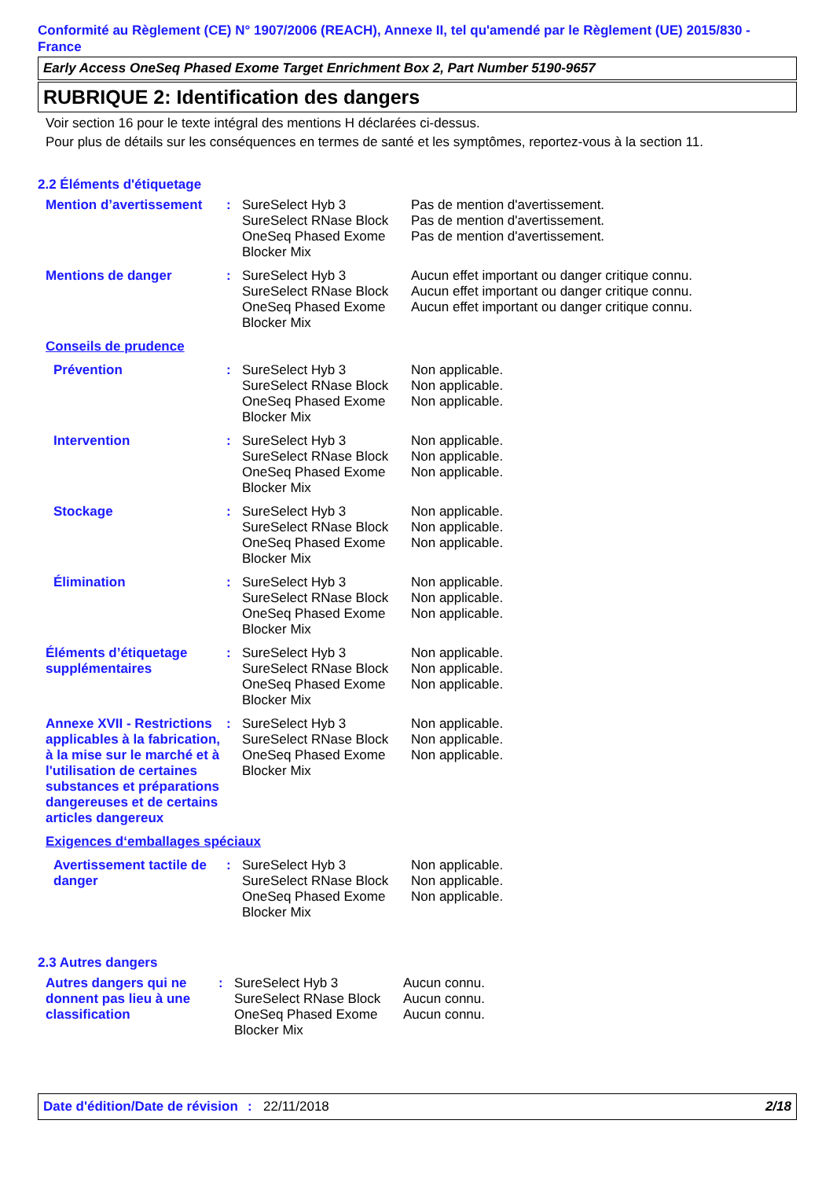Conformité au Règlement (CE) N° 1907/2006 (REACH), Annexe II, tel qu'amendé par le Règlement (UE) 2015/830 - France
Early Access OneSeq Phased Exome Target Enrichment Box 2, Part Number 5190-9657
RUBRIQUE 2: Identification des dangers
Voir section 16 pour le texte intégral des mentions H déclarées ci-dessus.
Pour plus de détails sur les conséquences en termes de santé et les symptômes, reportez-vous à la section 11.
2.2 Éléments d'étiquetage
| Mention d’avertissement | : | SureSelect Hyb 3 SureSelect RNase Block OneSeq Phased Exome Blocker Mix | Pas de mention d'avertissement. Pas de mention d'avertissement. Pas de mention d'avertissement. |
| Mentions de danger | : | SureSelect Hyb 3 SureSelect RNase Block OneSeq Phased Exome Blocker Mix | Aucun effet important ou danger critique connu. Aucun effet important ou danger critique connu. Aucun effet important ou danger critique connu. |
| Conseils de prudence | | | |
| Prévention | : | SureSelect Hyb 3 SureSelect RNase Block OneSeq Phased Exome Blocker Mix | Non applicable. Non applicable. Non applicable. |
| Intervention | : | SureSelect Hyb 3 SureSelect RNase Block OneSeq Phased Exome Blocker Mix | Non applicable. Non applicable. Non applicable. |
| Stockage | : | SureSelect Hyb 3 SureSelect RNase Block OneSeq Phased Exome Blocker Mix | Non applicable. Non applicable. Non applicable. |
| Élimination | : | SureSelect Hyb 3 SureSelect RNase Block OneSeq Phased Exome Blocker Mix | Non applicable. Non applicable. Non applicable. |
| Éléments d’étiquetage supplémentaires | : | SureSelect Hyb 3 SureSelect RNase Block OneSeq Phased Exome Blocker Mix | Non applicable. Non applicable. Non applicable. |
| Annexe XVII - Restrictions applicables à la fabrication, à la mise sur le marché et à l'utilisation de certaines substances et préparations dangereuses et de certains articles dangereux | : | SureSelect Hyb 3 SureSelect RNase Block OneSeq Phased Exome Blocker Mix | Non applicable. Non applicable. Non applicable. |
| Exigences d‘emballages spéciaux | | | |
| Avertissement tactile de danger | : | SureSelect Hyb 3 SureSelect RNase Block OneSeq Phased Exome Blocker Mix | Non applicable. Non applicable. Non applicable. |
2.3 Autres dangers
| Autres dangers qui ne donnent pas lieu à une classification | : | SureSelect Hyb 3 SureSelect RNase Block OneSeq Phased Exome Blocker Mix | Aucun connu. Aucun connu. Aucun connu. |
Date d'édition/Date de révision
: 22/11/2018 2/18